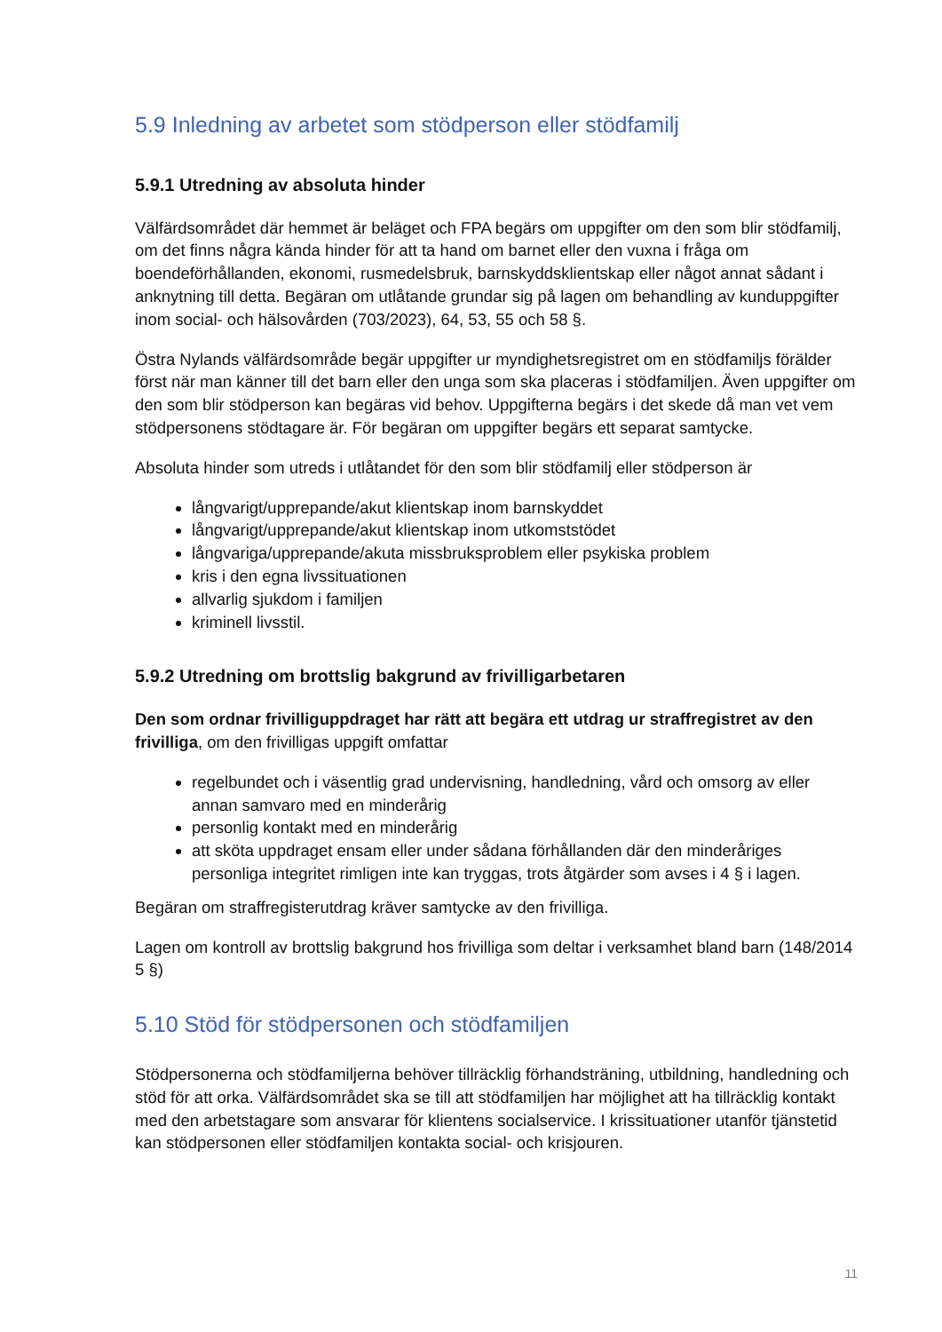5.9 Inledning av arbetet som stödperson eller stödfamilj
5.9.1 Utredning av absoluta hinder
Välfärdsområdet där hemmet är beläget och FPA begärs om uppgifter om den som blir stödfamilj, om det finns några kända hinder för att ta hand om barnet eller den vuxna i fråga om boendeförhållanden, ekonomi, rusmedelsbruk, barnskyddsklientskap eller något annat sådant i anknytning till detta. Begäran om utlåtande grundar sig på lagen om behandling av kunduppgifter inom social- och hälsovården (703/2023), 64, 53, 55 och 58 §.
Östra Nylands välfärdsområde begär uppgifter ur myndighetsregistret om en stödfamiljs förälder först när man känner till det barn eller den unga som ska placeras i stödfamiljen. Även uppgifter om den som blir stödperson kan begäras vid behov. Uppgifterna begärs i det skede då man vet vem stödpersonens stödtagare är. För begäran om uppgifter begärs ett separat samtycke.
Absoluta hinder som utreds i utlåtandet för den som blir stödfamilj eller stödperson är
långvarigt/upprepande/akut klientskap inom barnskyddet
långvarigt/upprepande/akut klientskap inom utkomststödet
långvariga/upprepande/akuta missbruksproblem eller psykiska problem
kris i den egna livssituationen
allvarlig sjukdom i familjen
kriminell livsstil.
5.9.2 Utredning om brottslig bakgrund av frivilligarbetaren
Den som ordnar frivilliguppdraget har rätt att begära ett utdrag ur straffregistret av den frivilliga, om den frivilligas uppgift omfattar
regelbundet och i väsentlig grad undervisning, handledning, vård och omsorg av eller annan samvaro med en minderårig
personlig kontakt med en minderårig
att sköta uppdraget ensam eller under sådana förhållanden där den minderåriges personliga integritet rimligen inte kan tryggas, trots åtgärder som avses i 4 § i lagen.
Begäran om straffregisterutdrag kräver samtycke av den frivilliga.
Lagen om kontroll av brottslig bakgrund hos frivilliga som deltar i verksamhet bland barn (148/2014 5 §)
5.10 Stöd för stödpersonen och stödfamiljen
Stödpersonerna och stödfamiljerna behöver tillräcklig förhandsträning, utbildning, handledning och stöd för att orka. Välfärdsområdet ska se till att stödfamiljen har möjlighet att ha tillräcklig kontakt med den arbetstagare som ansvarar för klientens socialservice. I krissituationer utanför tjänstetid kan stödpersonen eller stödfamiljen kontakta social- och krisjouren.
11